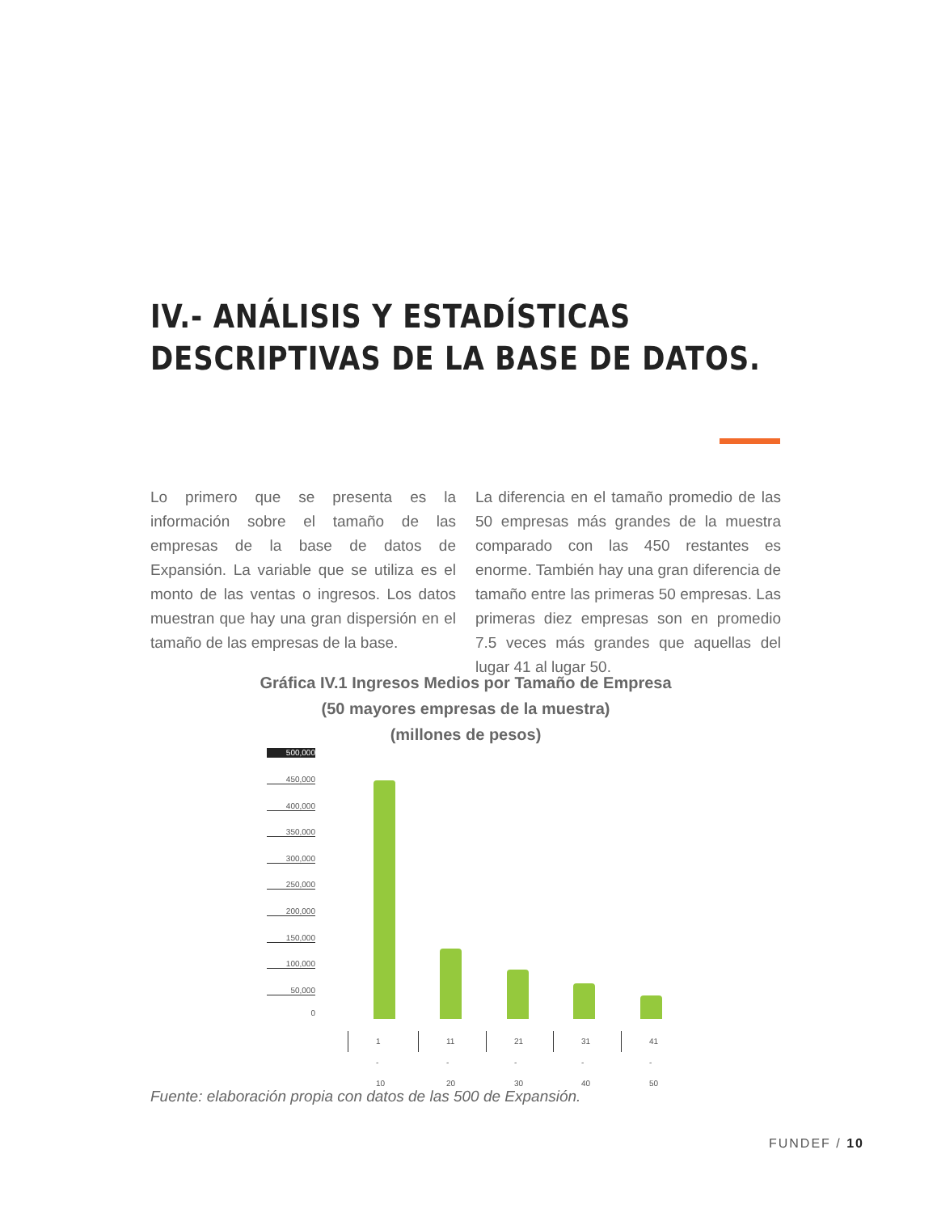IV.- ANÁLISIS Y ESTADÍSTICAS
DESCRIPTIVAS DE LA BASE DE DATOS.
Lo primero que se presenta es la información sobre el tamaño de las empresas de la base de datos de Expansión. La variable que se utiliza es el monto de las ventas o ingresos. Los datos muestran que hay una gran dispersión en el tamaño de las empresas de la base.
La diferencia en el tamaño promedio de las 50 empresas más grandes de la muestra comparado con las 450 restantes es enorme. También hay una gran diferencia de tamaño entre las primeras 50 empresas. Las primeras diez empresas son en promedio 7.5 veces más grandes que aquellas del lugar 41 al lugar 50.
Gráfica IV.1 Ingresos Medios por Tamaño de Empresa
(50 mayores empresas de la muestra)
(millones de pesos)
500,000
450,000
400,000
350,000
300,000
250,000
200,000
150,000
100,000
50,000
0
1 - 10 11 - 20 21 - 30 31 - 40 41 - 50
Fuente: elaboración propia con datos de las 500 de Expansión.
FUNDEF / 10